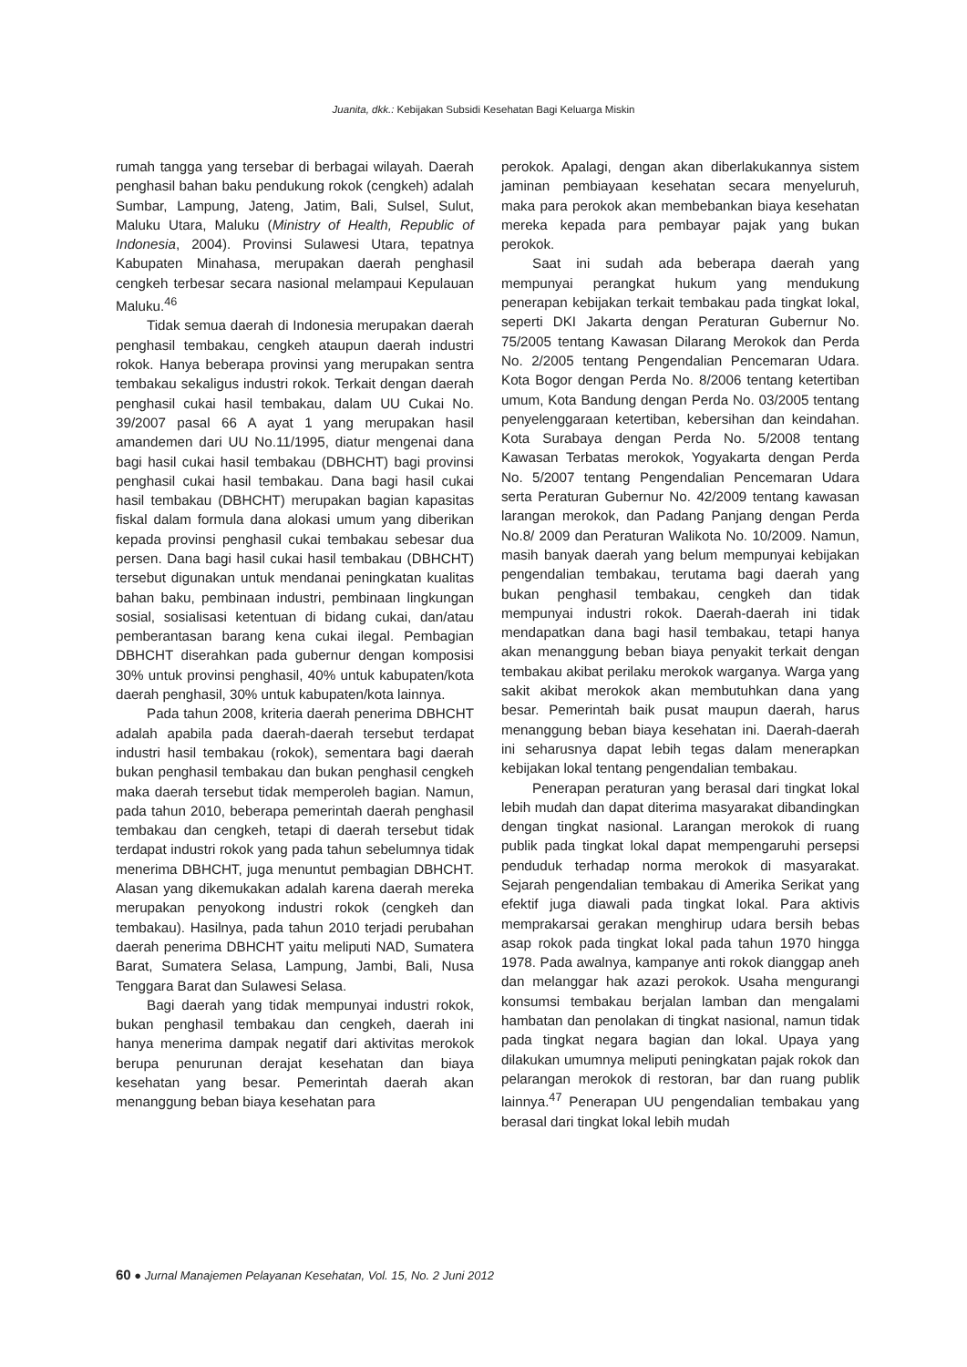Juanita, dkk.: Kebijakan Subsidi Kesehatan Bagi Keluarga Miskin
rumah tangga yang tersebar di berbagai wilayah. Daerah penghasil bahan baku pendukung rokok (cengkeh) adalah Sumbar, Lampung, Jateng, Jatim, Bali, Sulsel, Sulut, Maluku Utara, Maluku (Ministry of Health, Republic of Indonesia, 2004). Provinsi Sulawesi Utara, tepatnya Kabupaten Minahasa, merupakan daerah penghasil cengkeh terbesar secara nasional melampaui Kepulauan Maluku.<sup>46</sup>
Tidak semua daerah di Indonesia merupakan daerah penghasil tembakau, cengkeh ataupun daerah industri rokok. Hanya beberapa provinsi yang merupakan sentra tembakau sekaligus industri rokok. Terkait dengan daerah penghasil cukai hasil tembakau, dalam UU Cukai No. 39/2007 pasal 66 A ayat 1 yang merupakan hasil amandemen dari UU No.11/1995, diatur mengenai dana bagi hasil cukai hasil tembakau (DBHCHT) bagi provinsi penghasil cukai hasil tembakau. Dana bagi hasil cukai hasil tembakau (DBHCHT) merupakan bagian kapasitas fiskal dalam formula dana alokasi umum yang diberikan kepada provinsi penghasil cukai tembakau sebesar dua persen. Dana bagi hasil cukai hasil tembakau (DBHCHT) tersebut digunakan untuk mendanai peningkatan kualitas bahan baku, pembinaan industri, pembinaan lingkungan sosial, sosialisasi ketentuan di bidang cukai, dan/atau pemberantasan barang kena cukai ilegal. Pembagian DBHCHT diserahkan pada gubernur dengan komposisi 30% untuk provinsi penghasil, 40% untuk kabupaten/kota daerah penghasil, 30% untuk kabupaten/kota lainnya.
Pada tahun 2008, kriteria daerah penerima DBHCHT adalah apabila pada daerah-daerah tersebut terdapat industri hasil tembakau (rokok), sementara bagi daerah bukan penghasil tembakau dan bukan penghasil cengkeh maka daerah tersebut tidak memperoleh bagian. Namun, pada tahun 2010, beberapa pemerintah daerah penghasil tembakau dan cengkeh, tetapi di daerah tersebut tidak terdapat industri rokok yang pada tahun sebelumnya tidak menerima DBHCHT, juga menuntut pembagian DBHCHT. Alasan yang dikemukakan adalah karena daerah mereka merupakan penyokong industri rokok (cengkeh dan tembakau). Hasilnya, pada tahun 2010 terjadi perubahan daerah penerima DBHCHT yaitu meliputi NAD, Sumatera Barat, Sumatera Selasa, Lampung, Jambi, Bali, Nusa Tenggara Barat dan Sulawesi Selasa.
Bagi daerah yang tidak mempunyai industri rokok, bukan penghasil tembakau dan cengkeh, daerah ini hanya menerima dampak negatif dari aktivitas merokok berupa penurunan derajat kesehatan dan biaya kesehatan yang besar. Pemerintah daerah akan menanggung beban biaya kesehatan para
perokok. Apalagi, dengan akan diberlakukannya sistem jaminan pembiayaan kesehatan secara menyeluruh, maka para perokok akan membebankan biaya kesehatan mereka kepada para pembayar pajak yang bukan perokok.
Saat ini sudah ada beberapa daerah yang mempunyai perangkat hukum yang mendukung penerapan kebijakan terkait tembakau pada tingkat lokal, seperti DKI Jakarta dengan Peraturan Gubernur No. 75/2005 tentang Kawasan Dilarang Merokok dan Perda No. 2/2005 tentang Pengendalian Pencemaran Udara. Kota Bogor dengan Perda No. 8/2006 tentang ketertiban umum, Kota Bandung dengan Perda No. 03/2005 tentang penyelenggaraan ketertiban, kebersihan dan keindahan. Kota Surabaya dengan Perda No. 5/2008 tentang Kawasan Terbatas merokok, Yogyakarta dengan Perda No. 5/2007 tentang Pengendalian Pencemaran Udara serta Peraturan Gubernur No. 42/2009 tentang kawasan larangan merokok, dan Padang Panjang dengan Perda No.8/ 2009 dan Peraturan Walikota No. 10/2009. Namun, masih banyak daerah yang belum mempunyai kebijakan pengendalian tembakau, terutama bagi daerah yang bukan penghasil tembakau, cengkeh dan tidak mempunyai industri rokok. Daerah-daerah ini tidak mendapatkan dana bagi hasil tembakau, tetapi hanya akan menanggung beban biaya penyakit terkait dengan tembakau akibat perilaku merokok warganya. Warga yang sakit akibat merokok akan membutuhkan dana yang besar. Pemerintah baik pusat maupun daerah, harus menanggung beban biaya kesehatan ini. Daerah-daerah ini seharusnya dapat lebih tegas dalam menerapkan kebijakan lokal tentang pengendalian tembakau.
Penerapan peraturan yang berasal dari tingkat lokal lebih mudah dan dapat diterima masyarakat dibandingkan dengan tingkat nasional. Larangan merokok di ruang publik pada tingkat lokal dapat mempengaruhi persepsi penduduk terhadap norma merokok di masyarakat. Sejarah pengendalian tembakau di Amerika Serikat yang efektif juga diawali pada tingkat lokal. Para aktivis memprakarsai gerakan menghirup udara bersih bebas asap rokok pada tingkat lokal pada tahun 1970 hingga 1978. Pada awalnya, kampanye anti rokok dianggap aneh dan melanggar hak azazi perokok. Usaha mengurangi konsumsi tembakau berjalan lamban dan mengalami hambatan dan penolakan di tingkat nasional, namun tidak pada tingkat negara bagian dan lokal. Upaya yang dilakukan umumnya meliputi peningkatan pajak rokok dan pelarangan merokok di restoran, bar dan ruang publik lainnya.<sup>47</sup> Penerapan UU pengendalian tembakau yang berasal dari tingkat lokal lebih mudah
60 ● Jurnal Manajemen Pelayanan Kesehatan, Vol. 15, No. 2 Juni 2012